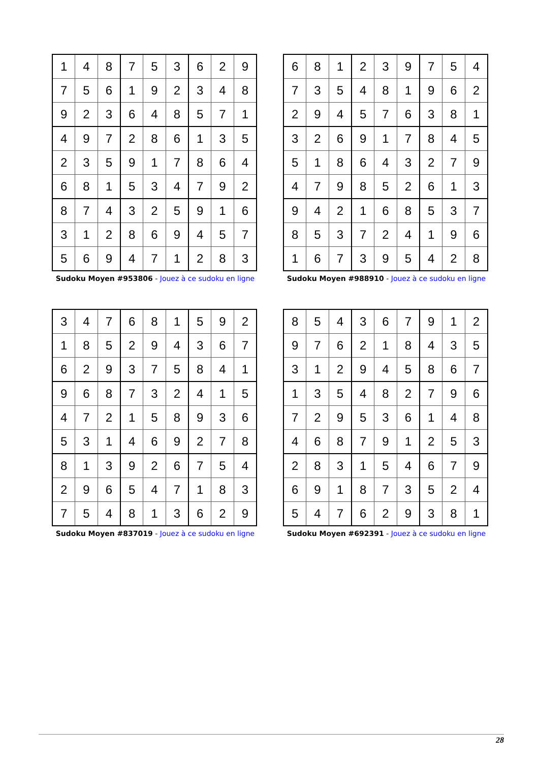| 1 | 4 | 8 | 7 | 5 | 3 | 6 | 2 | 9 |
| 7 | 5 | 6 | 1 | 9 | 2 | 3 | 4 | 8 |
| 9 | 2 | 3 | 6 | 4 | 8 | 5 | 7 | 1 |
| 4 | 9 | 7 | 2 | 8 | 6 | 1 | 3 | 5 |
| 2 | 3 | 5 | 9 | 1 | 7 | 8 | 6 | 4 |
| 6 | 8 | 1 | 5 | 3 | 4 | 7 | 9 | 2 |
| 8 | 7 | 4 | 3 | 2 | 5 | 9 | 1 | 6 |
| 3 | 1 | 2 | 8 | 6 | 9 | 4 | 5 | 7 |
| 5 | 6 | 9 | 4 | 7 | 1 | 2 | 8 | 3 |
Sudoku Moyen #953806 - Jouez à ce sudoku en ligne
| 6 | 8 | 1 | 2 | 3 | 9 | 7 | 5 | 4 |
| 7 | 3 | 5 | 4 | 8 | 1 | 9 | 6 | 2 |
| 2 | 9 | 4 | 5 | 7 | 6 | 3 | 8 | 1 |
| 3 | 2 | 6 | 9 | 1 | 7 | 8 | 4 | 5 |
| 5 | 1 | 8 | 6 | 4 | 3 | 2 | 7 | 9 |
| 4 | 7 | 9 | 8 | 5 | 2 | 6 | 1 | 3 |
| 9 | 4 | 2 | 1 | 6 | 8 | 5 | 3 | 7 |
| 8 | 5 | 3 | 7 | 2 | 4 | 1 | 9 | 6 |
| 1 | 6 | 7 | 3 | 9 | 5 | 4 | 2 | 8 |
Sudoku Moyen #988910 - Jouez à ce sudoku en ligne
| 3 | 4 | 7 | 6 | 8 | 1 | 5 | 9 | 2 |
| 1 | 8 | 5 | 2 | 9 | 4 | 3 | 6 | 7 |
| 6 | 2 | 9 | 3 | 7 | 5 | 8 | 4 | 1 |
| 9 | 6 | 8 | 7 | 3 | 2 | 4 | 1 | 5 |
| 4 | 7 | 2 | 1 | 5 | 8 | 9 | 3 | 6 |
| 5 | 3 | 1 | 4 | 6 | 9 | 2 | 7 | 8 |
| 8 | 1 | 3 | 9 | 2 | 6 | 7 | 5 | 4 |
| 2 | 9 | 6 | 5 | 4 | 7 | 1 | 8 | 3 |
| 7 | 5 | 4 | 8 | 1 | 3 | 6 | 2 | 9 |
Sudoku Moyen #837019 - Jouez à ce sudoku en ligne
| 8 | 5 | 4 | 3 | 6 | 7 | 9 | 1 | 2 |
| 9 | 7 | 6 | 2 | 1 | 8 | 4 | 3 | 5 |
| 3 | 1 | 2 | 9 | 4 | 5 | 8 | 6 | 7 |
| 1 | 3 | 5 | 4 | 8 | 2 | 7 | 9 | 6 |
| 7 | 2 | 9 | 5 | 3 | 6 | 1 | 4 | 8 |
| 4 | 6 | 8 | 7 | 9 | 1 | 2 | 5 | 3 |
| 2 | 8 | 3 | 1 | 5 | 4 | 6 | 7 | 9 |
| 6 | 9 | 1 | 8 | 7 | 3 | 5 | 2 | 4 |
| 5 | 4 | 7 | 6 | 2 | 9 | 3 | 8 | 1 |
Sudoku Moyen #692391 - Jouez à ce sudoku en ligne
28